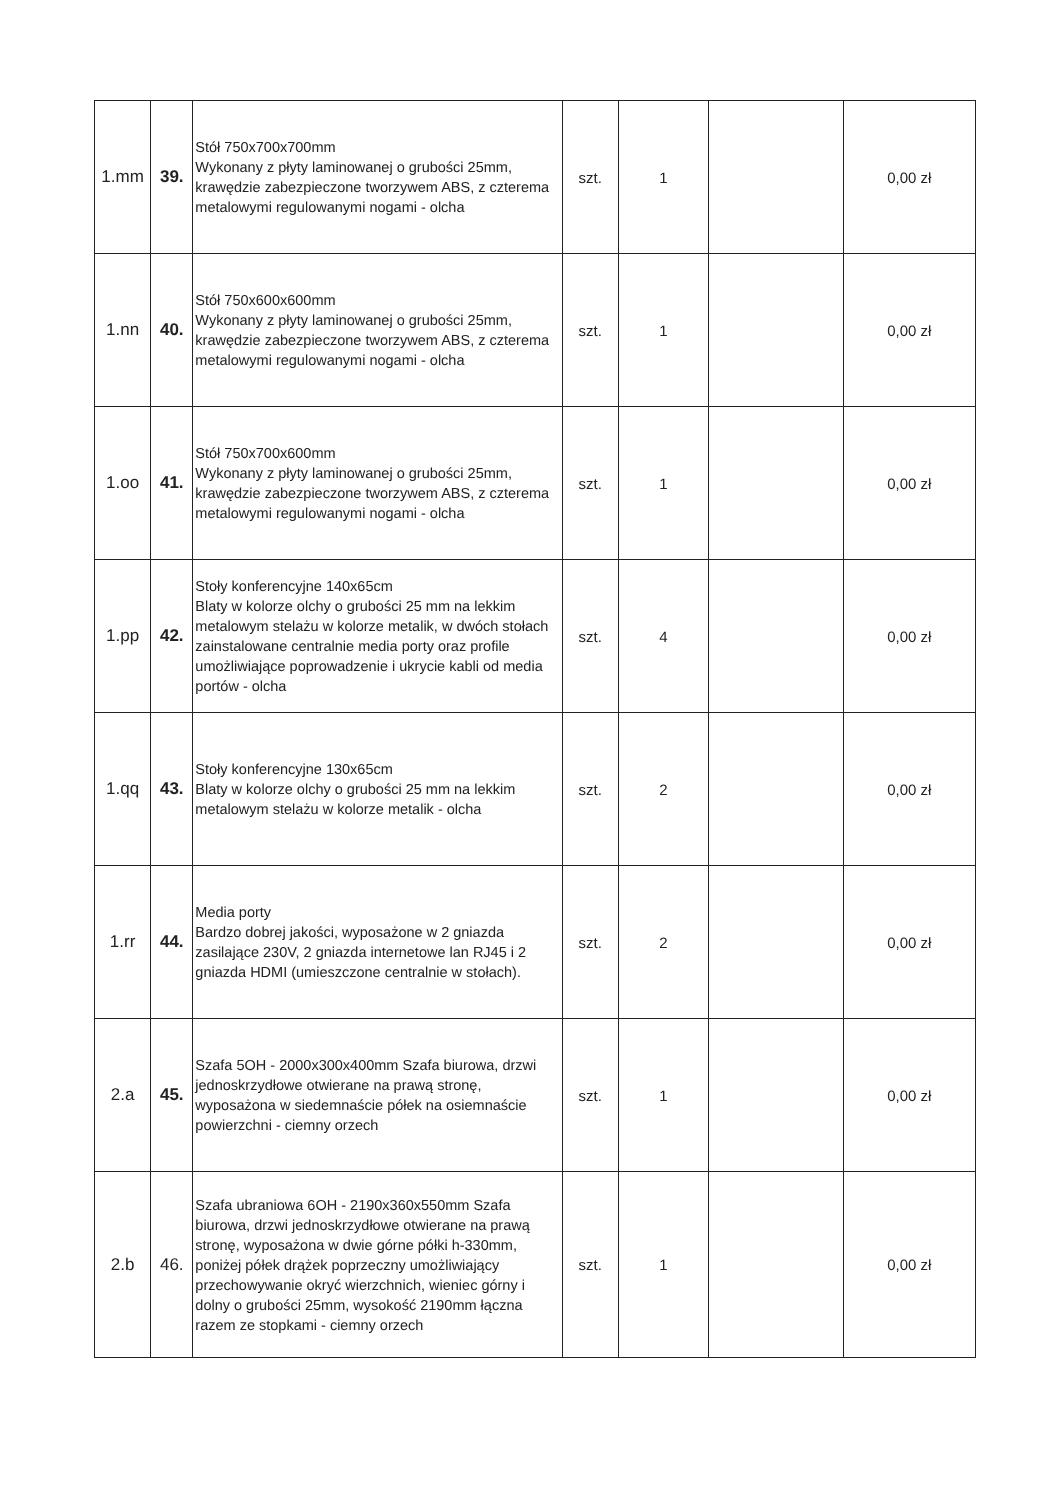| 1.mm | 39. | Stół 750x700x700mm Wykonany z płyty laminowanej o grubości 25mm, krawędzie zabezpieczone tworzywem ABS, z czterema metalowymi regulowanymi nogami - olcha | szt. | 1 | | 0,00 zł |
| 1.nn | 40. | Stół 750x600x600mm Wykonany z płyty laminowanej o grubości 25mm, krawędzie zabezpieczone tworzywem ABS, z czterema metalowymi regulowanymi nogami - olcha | szt. | 1 | | 0,00 zł |
| 1.oo | 41. | Stół 750x700x600mm Wykonany z płyty laminowanej o grubości 25mm, krawędzie zabezpieczone tworzywem ABS, z czterema metalowymi regulowanymi nogami - olcha | szt. | 1 | | 0,00 zł |
| 1.pp | 42. | Stoły konferencyjne 140x65cm Blaty w kolorze olchy o grubości 25 mm na lekkim metalowym stelażu w kolorze metalik, w dwóch stołach zainstalowane centralnie media porty oraz profile umożliwiające poprowadzenie i ukrycie kabli od media portów - olcha | szt. | 4 | | 0,00 zł |
| 1.qq | 43. | Stoły konferencyjne 130x65cm Blaty w kolorze olchy o grubości 25 mm na lekkim metalowym stelażu w kolorze metalik - olcha | szt. | 2 | | 0,00 zł |
| 1.rr | 44. | Media porty Bardzo dobrej jakości, wyposażone w 2 gniazda zasilające 230V, 2 gniazda internetowe lan RJ45 i 2 gniazda HDMI (umieszczone centralnie w stołach). | szt. | 2 | | 0,00 zł |
| 2.a | 45. | Szafa 5OH - 2000x300x400mm Szafa biurowa, drzwi jednoskrzydłowe otwierane na prawą stronę, wyposażona w siedemnaście półek na osiemnaście powierzchni - ciemny orzech | szt. | 1 | | 0,00 zł |
| 2.b | 46. | Szafa ubraniowa 6OH - 2190x360x550mm Szafa biurowa, drzwi jednoskrzydłowe otwierane na prawą stronę, wyposażona w dwie górne półki h-330mm, poniżej półek drążek poprzeczny umożliwiający przechowywanie okryć wierzchnich, wieniec górny i dolny o grubości 25mm, wysokość 2190mm łączna razem ze stopkami - ciemny orzech | szt. | 1 | | 0,00 zł |